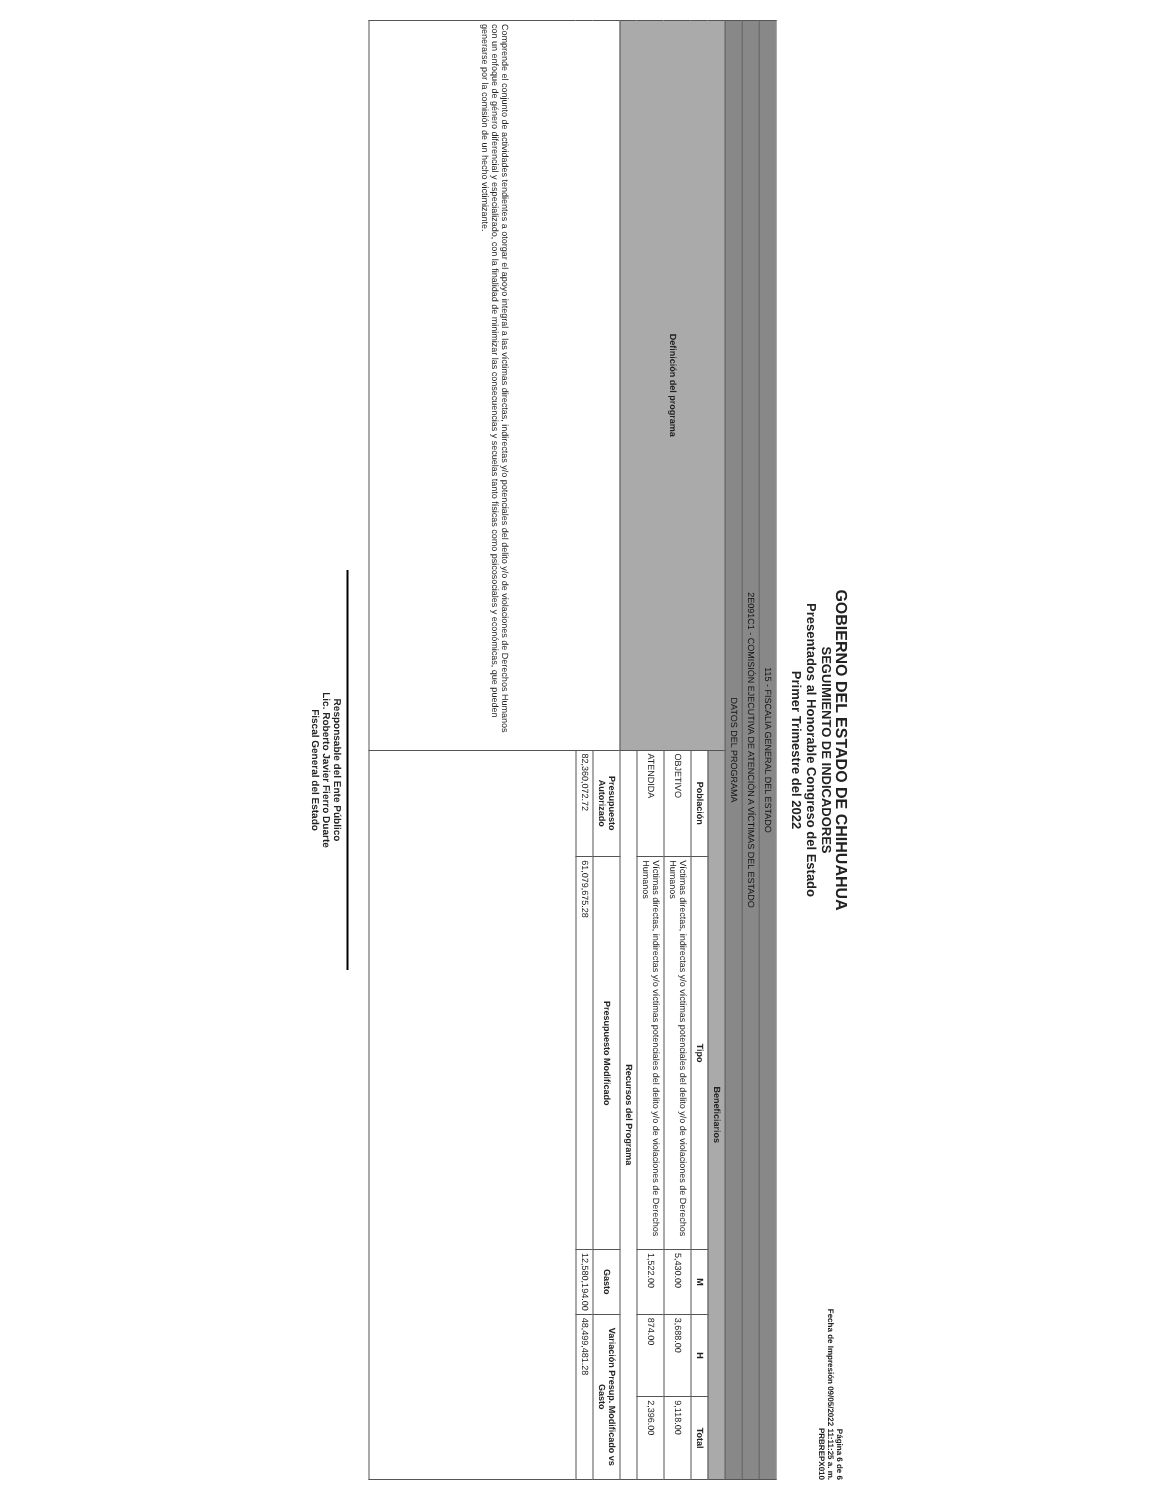GOBIERNO DEL ESTADO DE CHIHUAHUA
SEGUIMIENTO DE INDICADORES
Presentados al Honorable Congreso del Estado
Primer Trimestre del 2022
Página 6 de 6
Fecha de Impresión 09/05/2022 11:11:25 a. m.
PRBREPX010
| 115 - FISCALIA GENERAL DEL ESTADO | | | | | |
| 2E091C1 - COMISIÓN EJECUTIVA DE ATENCIÓN A VÍCTIMAS DEL ESTADO | | | | | |
| DATOS DEL PROGRAMA | | | | | |
| Definición del programa | Beneficiarios | | | | |
| | Población | Tipo | M | H | Total |
| | OBJETIVO | Víctimas directas, indirectas y/o víctimas potenciales del delito y/o de violaciones de Derechos Humanos | 5,430.00 | 3,688.00 | 9,118.00 |
| | ATENDIDA | Víctimas directas, indirectas y/o víctimas potenciales del delito y/o de violaciones de Derechos Humanos | 1,522.00 | 874.00 | 2,396.00 |
| | Recursos del Programa | | | | |
| Comprende el conjunto de actividades tendientes a otorgar el apoyo integral a las víctimas directas, indirectas y/o potenciales del delito y/o de violaciones de Derechos Humanos con un enfoque de género diferencial y especializado, con la finalidad de minimizar las consecuencias y secuelas tanto físicas como psicosociales y económicas, que pueden generarse por la comisión de un hecho victimizante. | Presupuesto Autorizado | Presupuesto Modificado | Gasto | Variación Presup. Modificado vs Gasto | |
| | 82,360,072.72 | 61,079,675.28 | 12,580,194.00 | 48,499,481.28 | |
Responsable del Ente Público
Lic. Roberto Javier Fierro Duarte
Fiscal General del Estado